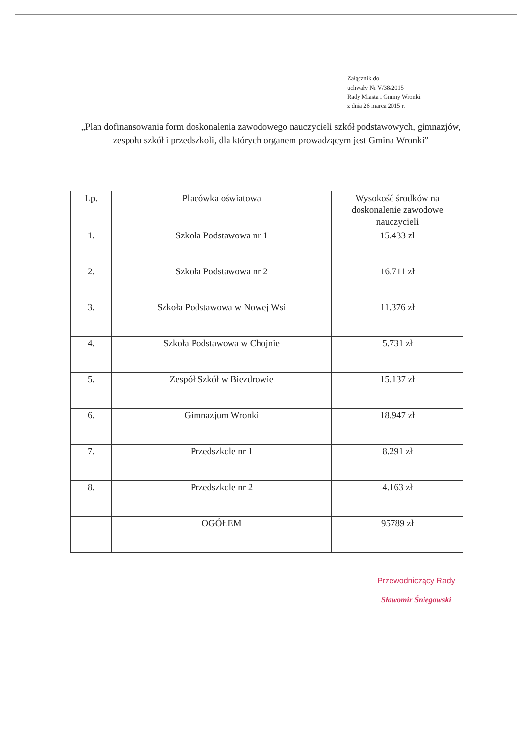Załącznik do
uchwały Nr V/38/2015
Rady Miasta i Gminy Wronki
z dnia 26 marca 2015 r.
„Plan dofinansowania form doskonalenia zawodowego nauczycieli szkół podstawowych, gimnazjów, zespołu szkół i przedszkoli, dla których organem prowadzącym jest Gmina Wronki”
| Lp. | Placówka oświatowa | Wysokość środków na doskonalenie zawodowe nauczycieli |
| --- | --- | --- |
| 1. | Szkoła Podstawowa nr 1 | 15.433 zł |
| 2. | Szkoła Podstawowa nr 2 | 16.711 zł |
| 3. | Szkoła Podstawowa w Nowej Wsi | 11.376 zł |
| 4. | Szkoła Podstawowa w Chojnie | 5.731 zł |
| 5. | Zespół Szkół w Biezdrowie | 15.137 zł |
| 6. | Gimnazjum Wronki | 18.947 zł |
| 7. | Przedszkole nr 1 | 8.291 zł |
| 8. | Przedszkole nr 2 | 4.163 zł |
| | OGÓŁEM | 95789 zł |
Przewodniczący Rady
Sławomir Śniegowski